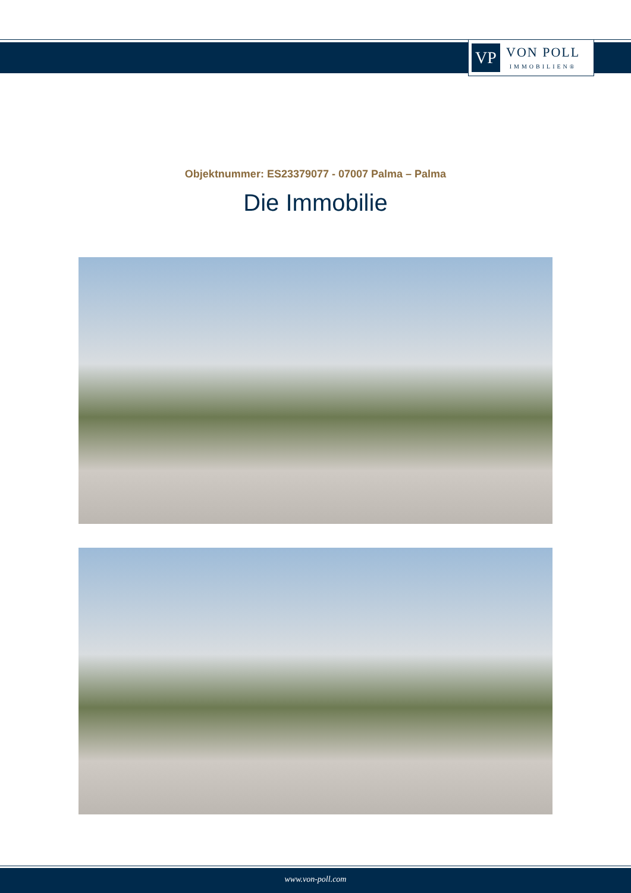VP
VON POLL
IMMOBILIEN®
Objektnummer: ES23379077 - 07007 Palma – Palma
Die Immobilie
www.von-poll.com